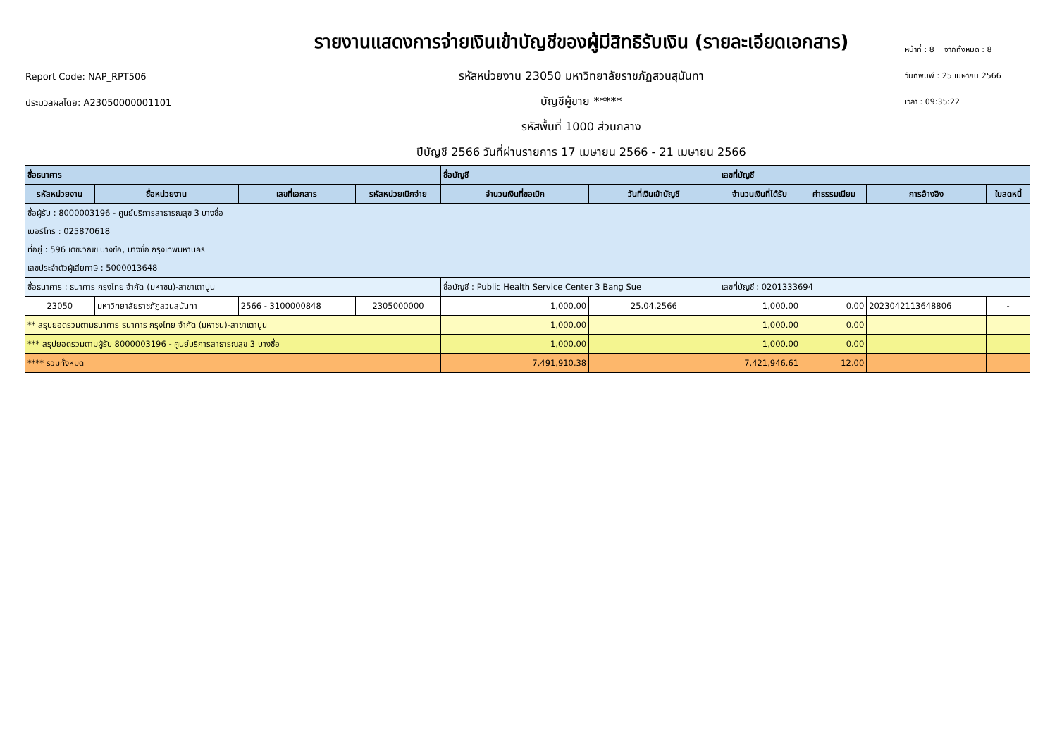Report Code: NAP_RPT506
ประมวลผลโดย: A23050000001101
รายงานแสดงการจ่ายเงินเข้าบัญชีของผู้มีสิทธิรับเงิน (รายละเอียดเอกสาร)
รหัสหน่วยงาน 23050 มหาวิทยาลัยราชภัฏสวนสุนันทา
บัญชีผู้ขาย *****
รหัสพื้นที่ 1000 ส่วนกลาง
ปีบัญชี 2566 วันที่ผ่านรายการ 17 เมษายน 2566 - 21 เมษายน 2566
หน้าที่ : 8 จากทั้งหมด : 8
วันที่พิมพ์ : 25 เมษายน 2566
เวลา : 09:35:22
| ชื่อธนาคาร | | | | ชื่อบัญชี | | เลขที่บัญชี | | | |
| --- | --- | --- | --- | --- | --- | --- | --- | --- | --- |
| รหัสหน่วยงาน | ชื่อหน่วยงาน | เลขที่เอกสาร | รหัสหน่วยเบิกจ่าย | จำนวนเงินที่ขอเบิก | วันที่เงินเข้าบัญชี | จำนวนเงินที่ได้รับ | ค่าธรรมเนียม | การอ้างอิง | ใบลดหนี้ |
| ชื่อผู้รับ : 8000003196 - ศูนย์บริการสาธารณสุข 3 บางซื่อ | | | | | | | | | |
| เบอร์โทร : 025870618 | | | | | | | | | |
| ที่อยู่ : 596 เตชะวณิช บางซื่อ, บางซื่อ กรุงเทพมหานคร | | | | | | | | | |
| เลขประจำตัวผู้เสียภาษี : 5000013648 | | | | | | | | | |
| ชื่อธนาคาร : ธนาคาร กรุงไทย จำกัด (มหาชน)-สาขาเตาปูน | | | | ชื่อบัญชี : Public Health Service Center 3 Bang Sue | | เลขที่บัญชี : 0201333694 | | | |
| 23050 | มหาวิทยาลัยราชภัฏสวนสุนันทา | 2566 - 3100000848 | 2305000000 | 1,000.00 | 25.04.2566 | 1,000.00 | 0.00 | 2023042113648806 | - |
| ** สรุปยอดรวมตามธนาคาร ธนาคาร กรุงไทย จำกัด (มหาชน)-สาขาเตาปูน | | | | 1,000.00 | | 1,000.00 | 0.00 | | |
| *** สรุปยอดรวมตามผู้รับ 8000003196 - ศูนย์บริการสาธารณสุข 3 บางซื่อ | | | | 1,000.00 | | 1,000.00 | 0.00 | | |
| **** รวมทั้งหมด | | | | 7,491,910.38 | | 7,421,946.61 | 12.00 | | |